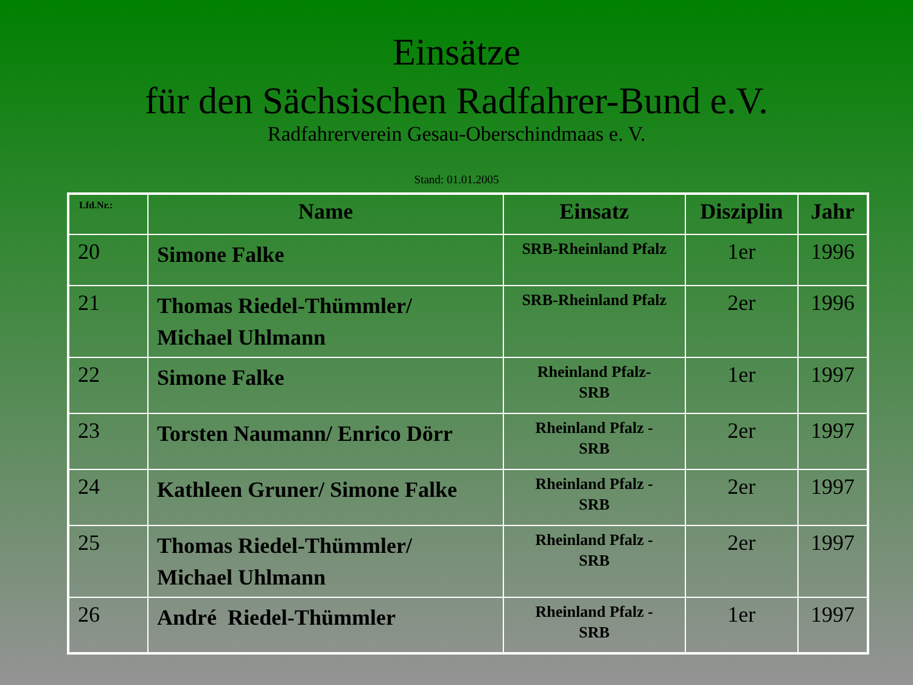Einsätze
für den Sächsischen Radfahrer-Bund e.V.
Radfahrerverein Gesau-Oberschindmaas e. V.
Stand: 01.01.2005
| Lfd.Nr.: | Name | Einsatz | Disziplin | Jahr |
| --- | --- | --- | --- | --- |
| 20 | Simone Falke | SRB-Rheinland Pfalz | 1er | 1996 |
| 21 | Thomas Riedel-Thümmler/ Michael Uhlmann | SRB-Rheinland Pfalz | 2er | 1996 |
| 22 | Simone Falke | Rheinland Pfalz- SRB | 1er | 1997 |
| 23 | Torsten Naumann/ Enrico Dörr | Rheinland Pfalz - SRB | 2er | 1997 |
| 24 | Kathleen Gruner/ Simone Falke | Rheinland Pfalz - SRB | 2er | 1997 |
| 25 | Thomas Riedel-Thümmler/ Michael Uhlmann | Rheinland Pfalz - SRB | 2er | 1997 |
| 26 | André Riedel-Thümmler | Rheinland Pfalz - SRB | 1er | 1997 |